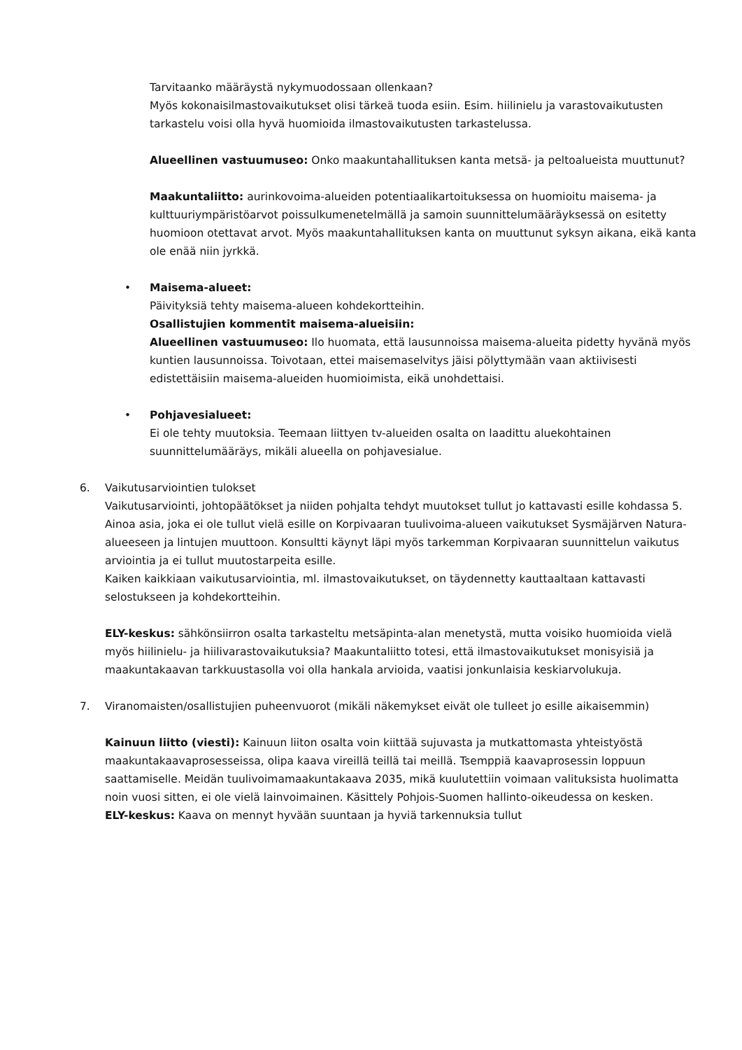Tarvitaanko määräystä nykymuodossaan ollenkaan?
Myös kokonaisilmastovaikutukset olisi tärkeä tuoda esiin. Esim. hiilinielu ja varastovaikutusten tarkastelu voisi olla hyvä huomioida ilmastovaikutusten tarkastelussa.
Alueellinen vastuumuseo: Onko maakuntahallituksen kanta metsä- ja peltoalueista muuttunut?
Maakuntaliitto: aurinkovoima-alueiden potentiaalikartoituksessa on huomioitu maisema- ja kulttuuriympäristöarvot poissulkumenetelmällä ja samoin suunnittelumääräyksessä on esitetty huomioon otettavat arvot. Myös maakuntahallituksen kanta on muuttunut syksyn aikana, eikä kanta ole enää niin jyrkkä.
• Maisema-alueet:
Päivityksiä tehty maisema-alueen kohdekortteihin.
Osallistujien kommentit maisema-alueisiin:
Alueellinen vastuumuseo: Ilo huomata, että lausunnoissa maisema-alueita pidetty hyvänä myös kuntien lausunnoissa. Toivotaan, ettei maisemaselvitys jäisi pölyttymään vaan aktiivisesti edistettäisiin maisema-alueiden huomioimista, eikä unohdettaisi.
• Pohjavesialueet:
Ei ole tehty muutoksia. Teemaan liittyen tv-alueiden osalta on laadittu aluekohtainen suunnittelumääräys, mikäli alueella on pohjavesialue.
6. Vaikutusarviointien tulokset
Vaikutusarviointi, johtopäätökset ja niiden pohjalta tehdyt muutokset tullut jo kattavasti esille kohdassa 5.
Ainoa asia, joka ei ole tullut vielä esille on Korpivaaran tuulivoima-alueen vaikutukset Sysmäjärven Natura-alueeseen ja lintujen muuttoon. Konsultti käynyt läpi myös tarkemman Korpivaaran suunnittelun vaikutus arviointia ja ei tullut muutostarpeita esille.
Kaiken kaikkiaan vaikutusarviointia, ml. ilmastovaikutukset, on täydennetty kauttaaltaan kattavasti selostukseen ja kohdekortteihin.
ELY-keskus: sähkönsiirron osalta tarkasteltu metsäpinta-alan menetystä, mutta voisiko huomioida vielä myös hiilinielu- ja hiilivarastovaikutuksia? Maakuntaliitto totesi, että ilmastovaikutukset monisyisiä ja maakuntakaavan tarkkuustasolla voi olla hankala arvioida, vaatisi jonkunlaisia keskiarvolukuja.
7. Viranomaisten/osallistujien puheenvuorot (mikäli näkemykset eivät ole tulleet jo esille aikaisemmin)
Kainuun liitto (viesti): Kainuun liiton osalta voin kiittää sujuvasta ja mutkattomasta yhteistyöstä maakuntakaavaprosesseissa, olipa kaava vireillä teillä tai meillä. Tsemppiä kaavaprosessin loppuun saattamiselle. Meidän tuulivoimamaakuntakaava 2035, mikä kuulutettiin voimaan valituksista huolimatta noin vuosi sitten, ei ole vielä lainvoimainen. Käsittely Pohjois-Suomen hallinto-oikeudessa on kesken.
ELY-keskus: Kaava on mennyt hyvään suuntaan ja hyviä tarkennuksia tullut